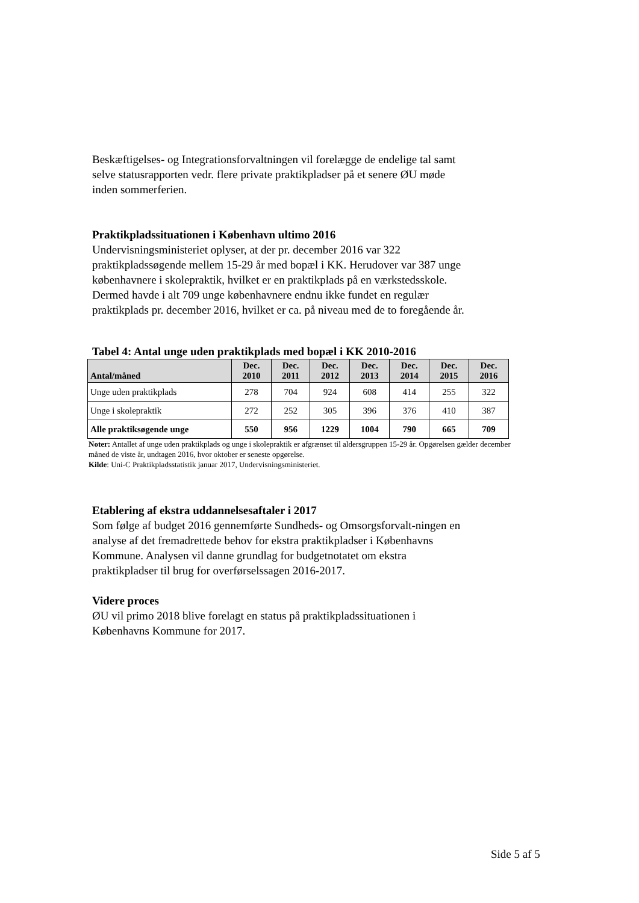Beskæftigelses- og Integrationsforvaltningen vil forelægge de endelige tal samt selve statusrapporten vedr. flere private praktikpladser på et senere ØU møde inden sommerferien.
Praktikpladssituationen i København ultimo 2016
Undervisningsministeriet oplyser, at der pr. december 2016 var 322 praktikpladssøgende mellem 15-29 år med bopæl i KK. Herudover var 387 unge københavnere i skolepraktik, hvilket er en praktikplads på en værkstedsskole. Dermed havde i alt 709 unge københavnere endnu ikke fundet en regulær praktikplads pr. december 2016, hvilket er ca. på niveau med de to foregående år.
Tabel 4: Antal unge uden praktikplads med bopæl i KK 2010-2016
| Antal/måned | Dec. 2010 | Dec. 2011 | Dec. 2012 | Dec. 2013 | Dec. 2014 | Dec. 2015 | Dec. 2016 |
| --- | --- | --- | --- | --- | --- | --- | --- |
| Unge uden praktikplads | 278 | 704 | 924 | 608 | 414 | 255 | 322 |
| Unge i skolepraktik | 272 | 252 | 305 | 396 | 376 | 410 | 387 |
| Alle praktiksøgende unge | 550 | 956 | 1229 | 1004 | 790 | 665 | 709 |
Noter: Antallet af unge uden praktikplads og unge i skolepraktik er afgrænset til aldersgruppen 15-29 år. Opgørelsen gælder december måned de viste år, undtagen 2016, hvor oktober er seneste opgørelse.
Kilde: Uni-C Praktikpladsstatistik januar 2017, Undervisningsministeriet.
Etablering af ekstra uddannelsesaftaler i 2017
Som følge af budget 2016 gennemførte Sundheds- og Omsorgsforvalt-ningen en analyse af det fremadrettede behov for ekstra praktikpladser i Københavns Kommune. Analysen vil danne grundlag for budgetnotatet om ekstra praktikpladser til brug for overførselssagen 2016-2017.
Videre proces
ØU vil primo 2018 blive forelagt en status på praktikpladssituationen i Københavns Kommune for 2017.
Side 5 af 5